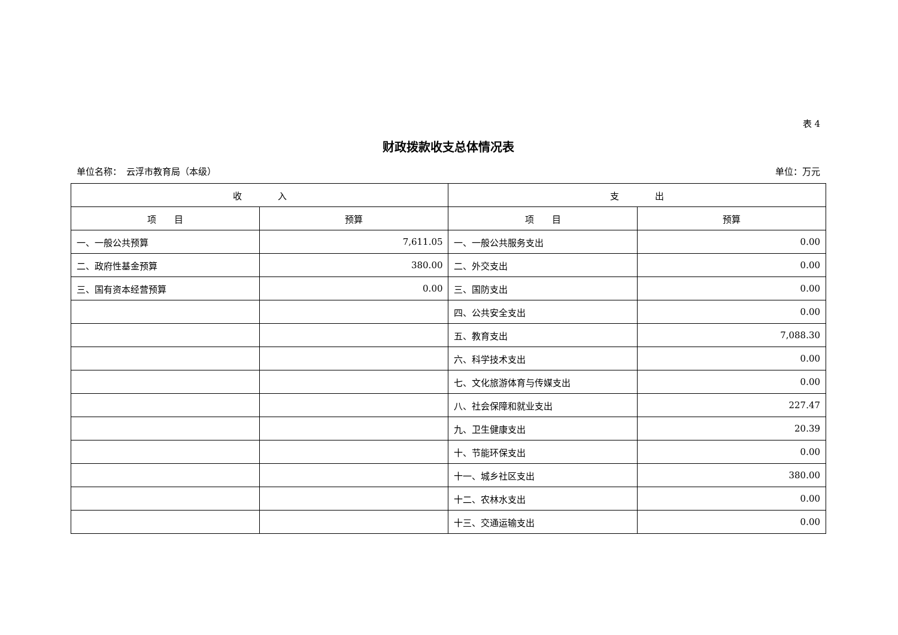表 4
财政拨款收支总体情况表
单位名称：　云浮市教育局（本级） 单位：万元
| 收 入 | | 支 出 | |
| --- | --- | --- | --- |
| 项 目 | 预算 | 项 目 | 预算 |
| 一、一般公共预算 | 7,611.05 | 一、一般公共服务支出 | 0.00 |
| 二、政府性基金预算 | 380.00 | 二、外交支出 | 0.00 |
| 三、国有资本经营预算 | 0.00 | 三、国防支出 | 0.00 |
| | | 四、公共安全支出 | 0.00 |
| | | 五、教育支出 | 7,088.30 |
| | | 六、科学技术支出 | 0.00 |
| | | 七、文化旅游体育与传媒支出 | 0.00 |
| | | 八、社会保障和就业支出 | 227.47 |
| | | 九、卫生健康支出 | 20.39 |
| | | 十、节能环保支出 | 0.00 |
| | | 十一、城乡社区支出 | 380.00 |
| | | 十二、农林水支出 | 0.00 |
| | | 十三、交通运输支出 | 0.00 |